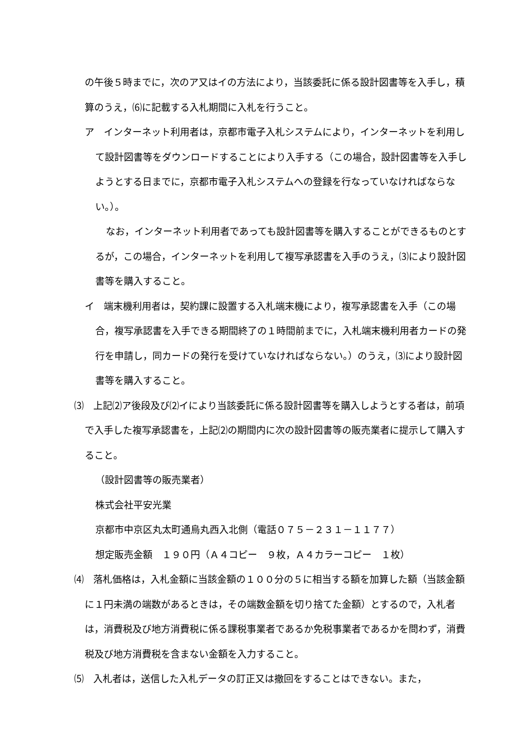の午後５時までに，次のア又はイの方法により，当該委託に係る設計図書等を入手し，積算のうえ，⑹に記載する入札期間に入札を行うこと。
ア　インターネット利用者は，京都市電子入札システムにより，インターネットを利用して設計図書等をダウンロードすることにより入手する（この場合，設計図書等を入手しようとする日までに，京都市電子入札システムへの登録を行なっていなければならない。）。
なお，インターネット利用者であっても設計図書等を購入することができるものとするが，この場合，インターネットを利用して複写承認書を入手のうえ，⑶により設計図書等を購入すること。
イ　端末機利用者は，契約課に設置する入札端末機により，複写承認書を入手（この場合，複写承認書を入手できる期間終了の１時間前までに，入札端末機利用者カードの発行を申請し，同カードの発行を受けていなければならない。）のうえ，⑶により設計図書等を購入すること。
⑶　上記⑵ア後段及び⑵イにより当該委託に係る設計図書等を購入しようとする者は，前項で入手した複写承認書を，上記⑵の期間内に次の設計図書等の販売業者に提示して購入すること。
（設計図書等の販売業者）
株式会社平安光業
京都市中京区丸太町通烏丸西入北側（電話０７５－２３１－１１７７）
想定販売金額　１９０円（Ａ４コピー　９枚，Ａ４カラーコピー　１枚）
⑷　落札価格は，入札金額に当該金額の１００分の５に相当する額を加算した額（当該金額に１円未満の端数があるときは，その端数金額を切り捨てた金額）とするので，入札者は，消費税及び地方消費税に係る課税事業者であるか免税事業者であるかを問わず，消費税及び地方消費税を含まない金額を入力すること。
⑸　入札者は，送信した入札データの訂正又は撤回をすることはできない。また，